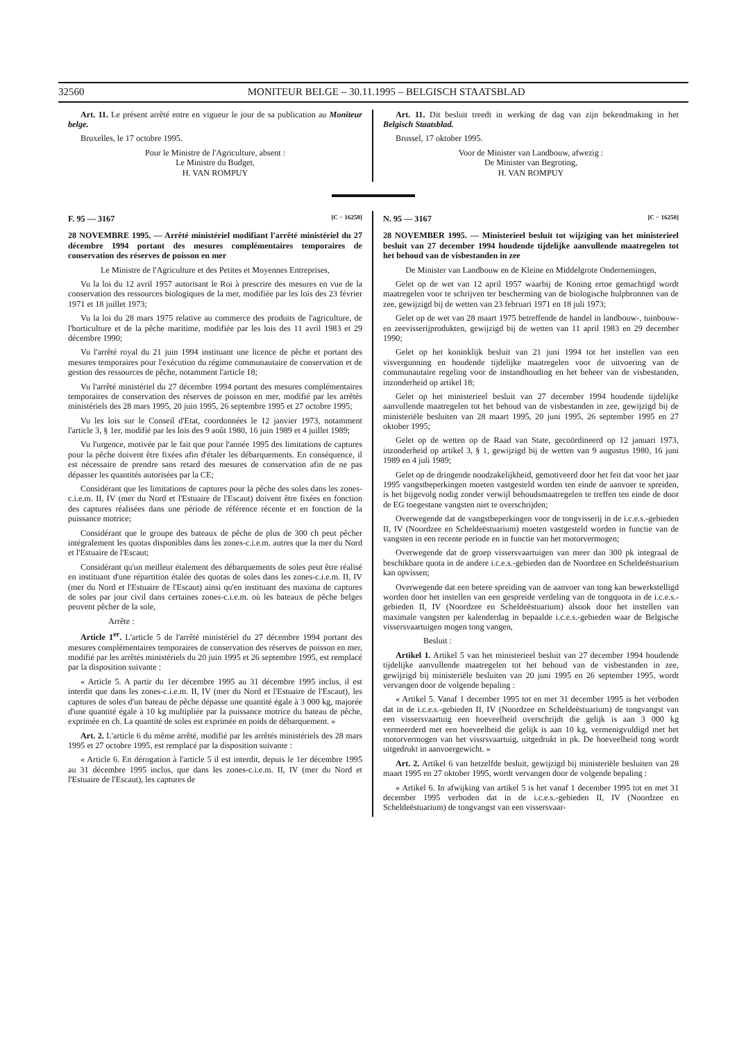32560 MONITEUR BELGE – 30.11.1995 – BELGISCH STAATSBLAD
Art. 11. Le présent arrêté entre en vigueur le jour de sa publication au Moniteur belge.
Bruxelles, le 17 octobre 1995.
Pour le Ministre de l'Agriculture, absent :
Le Ministre du Budget,
H. VAN ROMPUY
Art. 11. Dit besluit treedt in werking de dag van zijn bekendmaking in het Belgisch Staatsblad.
Brussel, 17 oktober 1995.
Voor de Minister van Landbouw, afwezig :
De Minister van Begroting,
H. VAN ROMPUY
F. 95 — 3167 [C − 16250]
28 NOVEMBRE 1995. — Arrêté ministériel modifiant l'arrêté ministériel du 27 décembre 1994 portant des mesures complémentaires temporaires de conservation des réserves de poisson en mer
Le Ministre de l'Agriculture et des Petites et Moyennes Entreprises,
Vu la loi du 12 avril 1957 autorisant le Roi à prescrire des mesures en vue de la conservation des ressources biologiques de la mer, modifiée par les lois des 23 février 1971 et 18 juillet 1973;
Vu la loi du 28 mars 1975 relative au commerce des produits de l'agriculture, de l'horticulture et de la pêche maritime, modifiée par les lois des 11 avril 1983 et 29 décembre 1990;
Vu l'arrêté royal du 21 juin 1994 instituant une licence de pêche et portant des mesures temporaires pour l'exécution du régime communautaire de conservation et de gestion des ressources de pêche, notamment l'article 18;
Vu l'arrêté ministériel du 27 décembre 1994 portant des mesures complémentaires temporaires de conservation des réserves de poisson en mer, modifié par les arrêtés ministériels des 28 mars 1995, 20 juin 1995, 26 septembre 1995 et 27 octobre 1995;
Vu les lois sur le Conseil d'Etat, coordonnées le 12 janvier 1973, notamment l'article 3, § 1er, modifié par les lois des 9 août 1980, 16 juin 1989 et 4 juillet 1989;
Vu l'urgence, motivée par le fait que pour l'année 1995 des limitations de captures pour la pêche doivent être fixées afin d'étaler les débarquements. En conséquence, il est nécessaire de prendre sans retard des mesures de conservation afin de ne pas dépasser les quantités autorisées par la CE;
Considérant que les limitations de captures pour la pêche des soles dans les zones-c.i.e.m. II, IV (mer du Nord et l'Estuaire de l'Escaut) doivent être fixées en fonction des captures réalisées dans une période de référence récente et en fonction de la puissance motrice;
Considérant que le groupe des bateaux de pêche de plus de 300 ch peut pêcher intégralement les quotas disponibles dans les zones-c.i.e.m. autres que la mer du Nord et l'Estuaire de l'Escaut;
Considérant qu'un meilleur étalement des débarquements de soles peut être réalisé en instituant d'une répartition étalée des quotas de soles dans les zones-c.i.e.m. II, IV (mer du Nord et l'Estuaire de l'Escaut) ainsi qu'en instituant des maxima de captures de soles par jour civil dans certaines zones-c.i.e.m. où les bateaux de pêche belges peuvent pêcher de la sole,
Arrête :
Article 1<sup>er</sup>. L'article 5 de l'arrêté ministériel du 27 décembre 1994 portant des mesures complémentaires temporaires de conservation des réserves de poisson en mer, modifié par les arrêtés ministériels du 20 juin 1995 et 26 septembre 1995, est remplacé par la disposition suivante :
« Article 5. A partir du 1er décembre 1995 au 31 décembre 1995 inclus, il est interdit que dans les zones-c.i.e.m. II, IV (mer du Nord et l'Estuaire de l'Escaut), les captures de soles d'un bateau de pêche dépasse une quantité égale à 3 000 kg, majorée d'une quantité égale à 10 kg multipliée par la puissance motrice du bateau de pêche, exprimée en ch. La quantité de soles est exprimée en poids de débarquement. »
Art. 2. L'article 6 du même arrêté, modifié par les arrêtés ministériels des 28 mars 1995 et 27 octobre 1995, est remplacé par la disposition suivante :
« Article 6. En dérogation à l'article 5 il est interdit, depuis le 1er décembre 1995 au 31 décembre 1995 inclus, que dans les zones-c.i.e.m. II, IV (mer du Nord et l'Estuaire de l'Escaut), les captures de
N. 95 — 3167 [C − 16250]
28 NOVEMBER 1995. — Ministerieel besluit tot wijziging van het ministerieel besluit van 27 december 1994 houdende tijdelijke aanvullende maatregelen tot het behoud van de visbestanden in zee
De Minister van Landbouw en de Kleine en Middelgrote Ondernemingen,
Gelet op de wet van 12 april 1957 waarbij de Koning ertoe gemachtigd wordt maatregelen voor te schrijven ter bescherming van de biologische hulpbronnen van de zee, gewijzigd bij de wetten van 23 februari 1971 en 18 juli 1973;
Gelet op de wet van 28 maart 1975 betreffende de handel in landbouw-, tuinbouw- en zeevisserijprodukten, gewijzigd bij de wetten van 11 april 1983 en 29 december 1990;
Gelet op het koninklijk besluit van 21 juni 1994 tot het instellen van een visvergunning en houdende tijdelijke maatregelen voor de uitvoering van de communautaire regeling voor de instandhouding en het beheer van de visbestanden, inzonderheid op artikel 18;
Gelet op het ministerieel besluit van 27 december 1994 houdende tijdelijke aanvullende maatregelen tot het behoud van de visbestanden in zee, gewijzigd bij de ministeriële besluiten van 28 maart 1995, 20 juni 1995, 26 september 1995 en 27 oktober 1995;
Gelet op de wetten op de Raad van State, gecoördineerd op 12 januari 1973, inzonderheid op artikel 3, § 1, gewijzigd bij de wetten van 9 augustus 1980, 16 juni 1989 en 4 juli 1989;
Gelet op de dringende noodzakelijkheid, gemotiveerd door het feit dat voor het jaar 1995 vangstbeperkingen moeten vastgesteld worden ten einde de aanvoer te spreiden, is het bijgevolg nodig zonder verwijl behoudsmaatregelen te treffen ten einde de door de EG toegestane vangsten niet te overschrijden;
Overwegende dat de vangstbeperkingen voor de tongvisserij in de i.c.e.s.-gebieden II, IV (Noordzee en Scheldeëstuarium) moeten vastgesteld worden in functie van de vangsten in een recente periode en in functie van het motorvermogen;
Overwegende dat de groep vissersvaartuigen van meer dan 300 pk integraal de beschikbare quota in de andere i.c.e.s.-gebieden dan de Noordzee en Scheldeëstuarium kan opvissen;
Overwegende dat een betere spreiding van de aanvoer van tong kan bewerkstelligd worden door het instellen van een gespreide verdeling van de tongquota in de i.c.e.s.-gebieden II, IV (Noordzee en Scheldeëstuarium) alsook door het instellen van maximale vangsten per kalenderdag in bepaalde i.c.e.s.-gebieden waar de Belgische vissersvaartuigen mogen tong vangen,
Besluit :
Artikel 1. Artikel 5 van het ministerieel besluit van 27 december 1994 houdende tijdelijke aanvullende maatregelen tot het behoud van de visbestanden in zee, gewijzigd bij ministeriële besluiten van 20 juni 1995 en 26 september 1995, wordt vervangen door de volgende bepaling :
« Artikel 5. Vanaf 1 december 1995 tot en met 31 december 1995 is het verboden dat in de i.c.e.s.-gebieden II, IV (Noordzee en Scheldeëstuarium) de tongvangst van een vissersvaartuig een hoeveelheid overschrijdt die gelijk is aan 3 000 kg vermeerderd met een hoeveelheid die gelijk is aan 10 kg, vermenigvuldigd met het motorvermogen van het vissrsvaartuig, uitgedrukt in pk. De hoeveelheid tong wordt uitgedrukt in aanvoergewicht. »
Art. 2. Artikel 6 van hetzelfde besluit, gewijzigd bij ministeriële besluiten van 28 maart 1995 en 27 oktober 1995, wordt vervangen door de volgende bepaling :
« Artikel 6. In afwijking van artikel 5 is het vanaf 1 december 1995 tot en met 31 december 1995 verboden dat in de i.c.e.s.-gebieden II, IV (Noordzee en Scheldeëstuarium) de tongvangst van een vissersvaar-